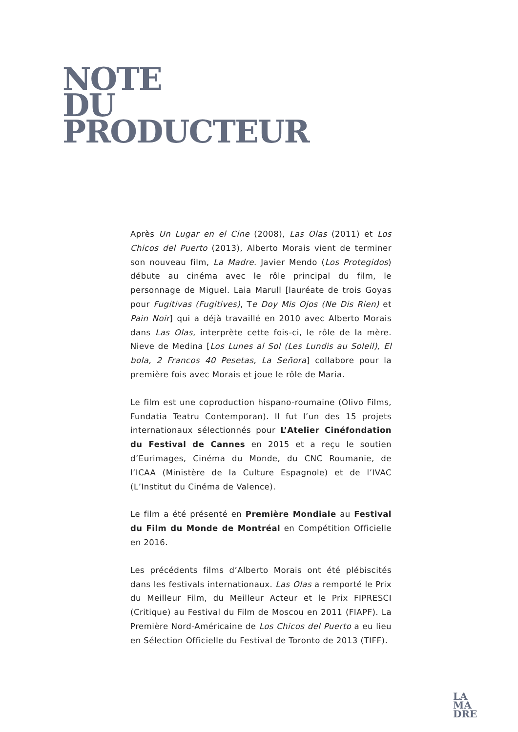NOTE
DU
PRODUCTEUR
Après Un Lugar en el Cine (2008), Las Olas (2011) et Los Chicos del Puerto (2013), Alberto Morais vient de terminer son nouveau film, La Madre. Javier Mendo (Los Protegidos) débute au cinéma avec le rôle principal du film, le personnage de Miguel. Laia Marull [lauréate de trois Goyas pour Fugitivas (Fugitives), Te Doy Mis Ojos (Ne Dis Rien) et Pain Noir] qui a déjà travaillé en 2010 avec Alberto Morais dans Las Olas, interprète cette fois-ci, le rôle de la mère. Nieve de Medina [Los Lunes al Sol (Les Lundis au Soleil), El bola, 2 Francos 40 Pesetas, La Señora] collabore pour la première fois avec Morais et joue le rôle de Maria.
Le film est une coproduction hispano-roumaine (Olivo Films, Fundatia Teatru Contemporan). Il fut l’un des 15 projets internationaux sélectionnés pour L’Atelier Cinéfondation du Festival de Cannes en 2015 et a reçu le soutien d’Eurimages, Cinéma du Monde, du CNC Roumanie, de l’ICAA (Ministère de la Culture Espagnole) et de l’IVAC (L’Institut du Cinéma de Valence).
Le film a été présenté en Première Mondiale au Festival du Film du Monde de Montréal en Compétition Officielle en 2016.
Les précédents films d’Alberto Morais ont été plébiscités dans les festivals internationaux. Las Olas a remporté le Prix du Meilleur Film, du Meilleur Acteur et le Prix FIPRESCI (Critique) au Festival du Film de Moscou en 2011 (FIAPF). La Première Nord-Américaine de Los Chicos del Puerto a eu lieu en Sélection Officielle du Festival de Toronto de 2013 (TIFF).
LA
MA
DRE